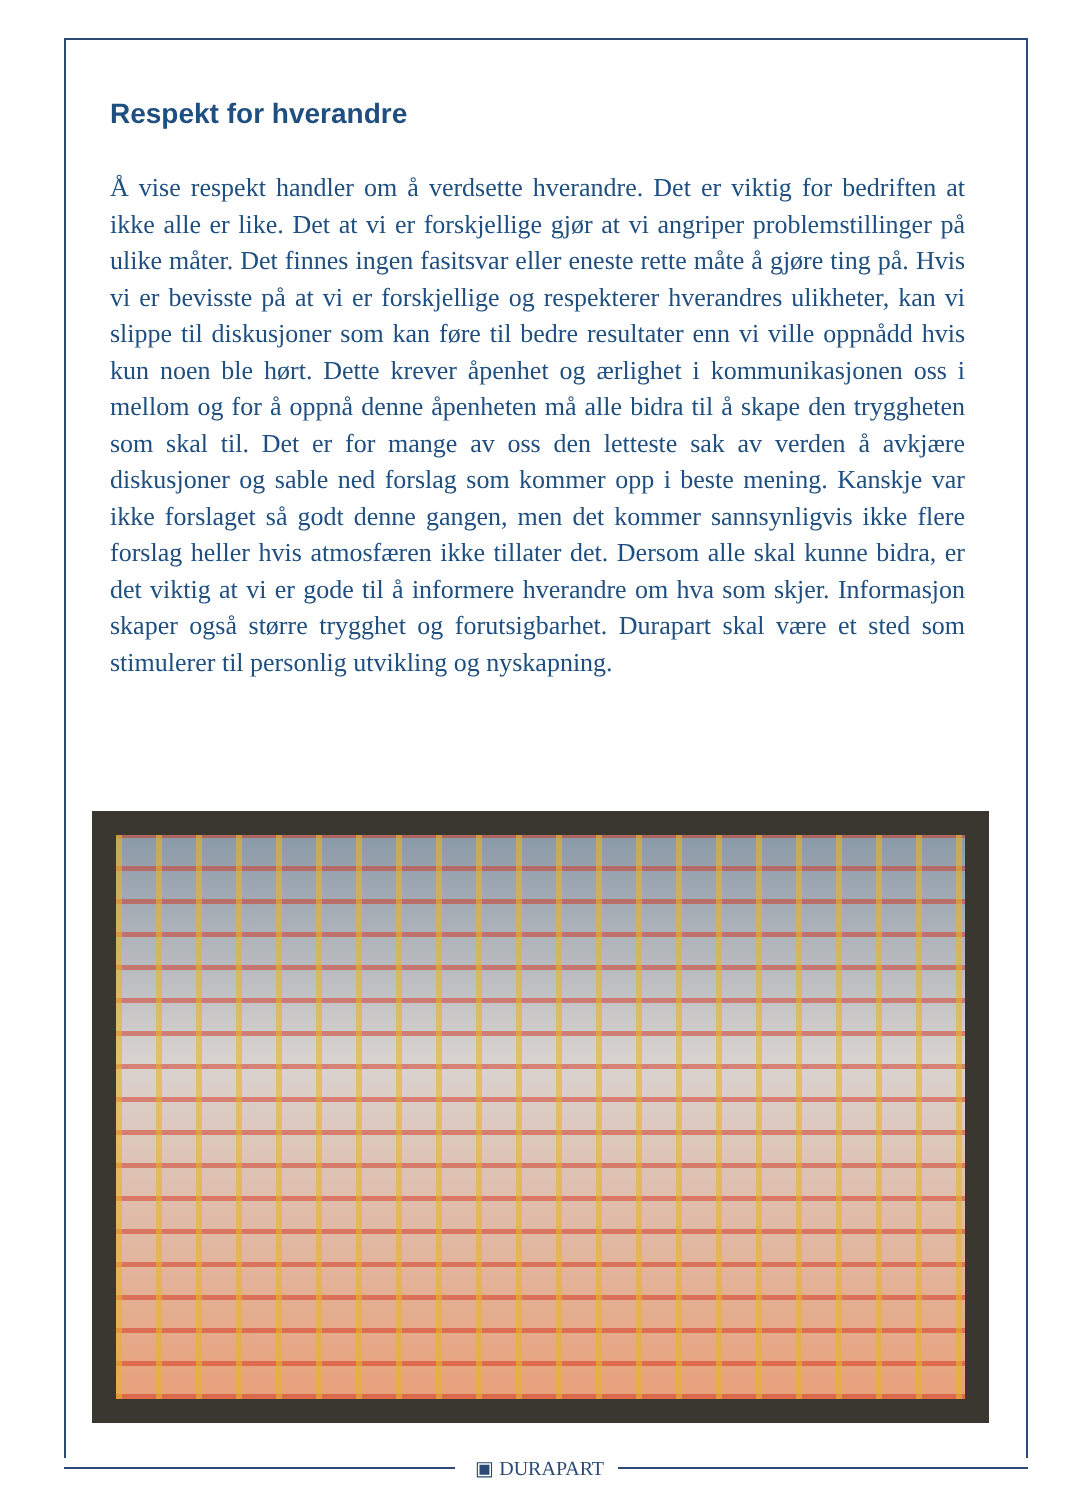Respekt for hverandre
Å vise respekt handler om å verdsette hverandre. Det er viktig for bedriften at ikke alle er like. Det at vi er forskjellige gjør at vi angriper problemstillinger på ulike måter. Det finnes ingen fasitsvar eller eneste rette måte å gjøre ting på. Hvis vi er bevisste på at vi er forskjellige og respekterer hverandres ulikheter, kan vi slippe til diskusjoner som kan føre til bedre resultater enn vi ville oppnådd hvis kun noen ble hørt. Dette krever åpenhet og ærlighet i kommunikasjonen oss i mellom og for å oppnå denne åpenheten må alle bidra til å skape den tryggheten som skal til. Det er for mange av oss den letteste sak av verden å avkjære diskusjoner og sable ned forslag som kommer opp i beste mening. Kanskje var ikke forslaget så godt denne gangen, men det kommer sannsynligvis ikke flere forslag heller hvis atmosfæren ikke tillater det. Dersom alle skal kunne bidra, er det viktig at vi er gode til å informere hverandre om hva som skjer. Informasjon skaper også større trygghet og forutsigbarhet. Durapart skal være et sted som stimulerer til personlig utvikling og nyskapning.
▣ DURAPART